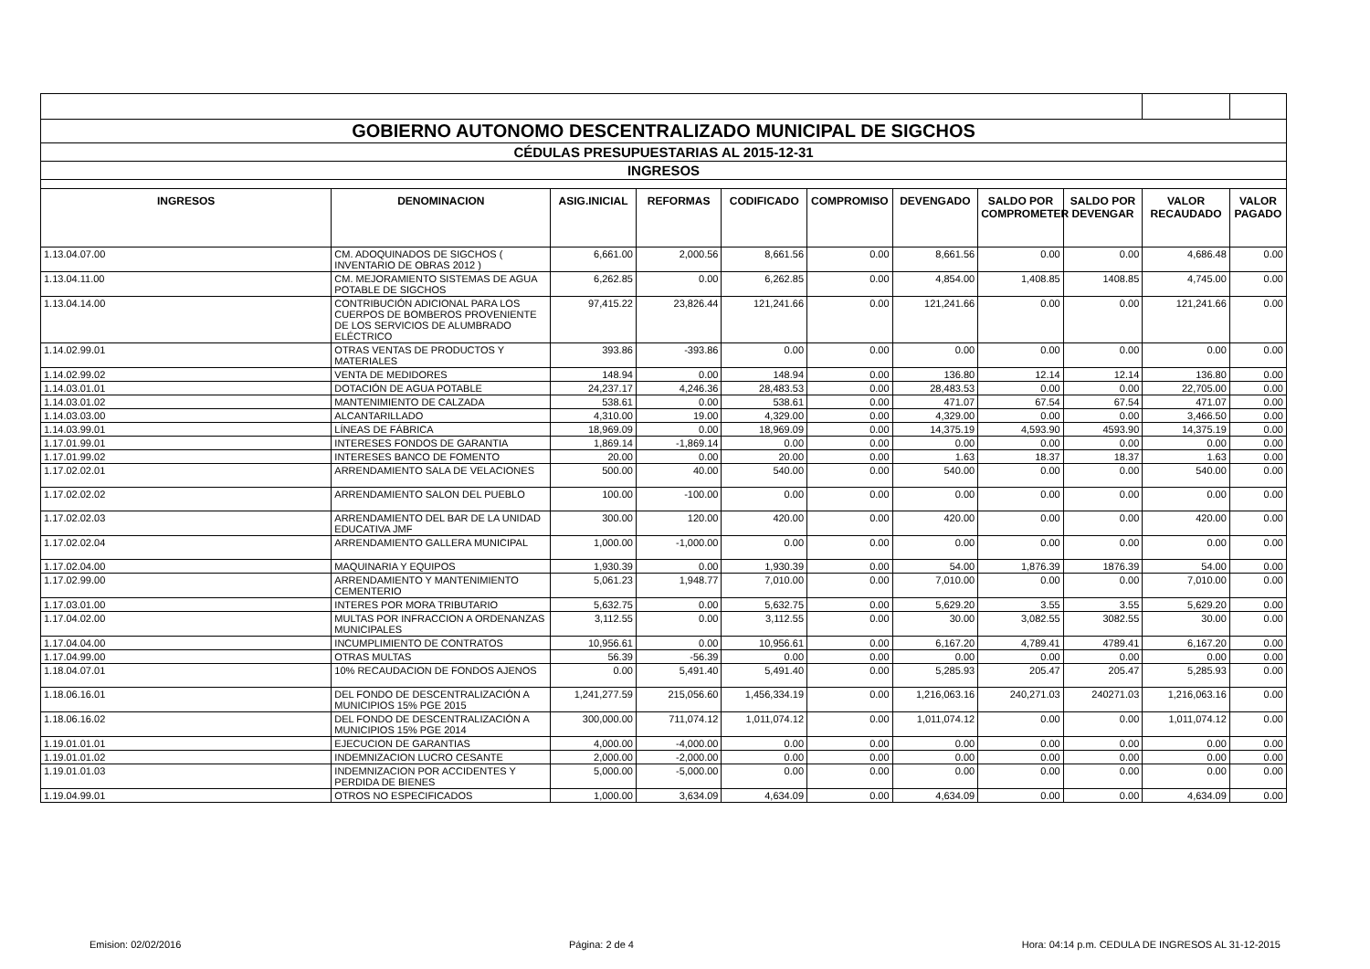| GOBIERNO AUTONOMO DESCENTRALIZADO MUNICIPAL DE SIGCHOS | | | | | | | | | | |
| CÉDULAS PRESUPUESTARIAS AL 2015-12-31 | | | | | | | | | | |
| INGRESOS | | | | | | | | | | |
| INGRESOS | DENOMINACION | ASIG.INICIAL | REFORMAS | CODIFICADO | COMPROMISO | DEVENGADO | SALDO POR COMPROMETER | SALDO POR DEVENGAR | VALOR RECAUDADO | VALOR PAGADO |
| 1.13.04.07.00 | CM. ADOQUINADOS DE SIGCHOS ( INVENTARIO DE OBRAS 2012 ) | 6,661.00 | 2,000.56 | 8,661.56 | 0.00 | 8,661.56 | 0.00 | 0.00 | 4,686.48 | 0.00 |
| 1.13.04.11.00 | CM. MEJORAMIENTO SISTEMAS DE AGUA POTABLE DE SIGCHOS | 6,262.85 | 0.00 | 6,262.85 | 0.00 | 4,854.00 | 1,408.85 | 1408.85 | 4,745.00 | 0.00 |
| 1.13.04.14.00 | CONTRIBUCIÓN ADICIONAL PARA LOS CUERPOS DE BOMBEROS PROVENIENTE DE LOS SERVICIOS DE ALUMBRADO ELÉCTRICO | 97,415.22 | 23,826.44 | 121,241.66 | 0.00 | 121,241.66 | 0.00 | 0.00 | 121,241.66 | 0.00 |
| 1.14.02.99.01 | OTRAS VENTAS DE PRODUCTOS Y MATERIALES | 393.86 | -393.86 | 0.00 | 0.00 | 0.00 | 0.00 | 0.00 | 0.00 | 0.00 |
| 1.14.02.99.02 | VENTA DE MEDIDORES | 148.94 | 0.00 | 148.94 | 0.00 | 136.80 | 12.14 | 12.14 | 136.80 | 0.00 |
| 1.14.03.01.01 | DOTACIÓN DE AGUA POTABLE | 24,237.17 | 4,246.36 | 28,483.53 | 0.00 | 28,483.53 | 0.00 | 0.00 | 22,705.00 | 0.00 |
| 1.14.03.01.02 | MANTENIMIENTO DE CALZADA | 538.61 | 0.00 | 538.61 | 0.00 | 471.07 | 67.54 | 67.54 | 471.07 | 0.00 |
| 1.14.03.03.00 | ALCANTARILLADO | 4,310.00 | 19.00 | 4,329.00 | 0.00 | 4,329.00 | 0.00 | 0.00 | 3,466.50 | 0.00 |
| 1.14.03.99.01 | LÍNEAS DE FÁBRICA | 18,969.09 | 0.00 | 18,969.09 | 0.00 | 14,375.19 | 4,593.90 | 4593.90 | 14,375.19 | 0.00 |
| 1.17.01.99.01 | INTERESES FONDOS DE GARANTIA | 1,869.14 | -1,869.14 | 0.00 | 0.00 | 0.00 | 0.00 | 0.00 | 0.00 | 0.00 |
| 1.17.01.99.02 | INTERESES BANCO DE FOMENTO | 20.00 | 0.00 | 20.00 | 0.00 | 1.63 | 18.37 | 18.37 | 1.63 | 0.00 |
| 1.17.02.02.01 | ARRENDAMIENTO SALA DE VELACIONES | 500.00 | 40.00 | 540.00 | 0.00 | 540.00 | 0.00 | 0.00 | 540.00 | 0.00 |
| 1.17.02.02.02 | ARRENDAMIENTO SALON DEL PUEBLO | 100.00 | -100.00 | 0.00 | 0.00 | 0.00 | 0.00 | 0.00 | 0.00 | 0.00 |
| 1.17.02.02.03 | ARRENDAMIENTO DEL BAR DE LA UNIDAD EDUCATIVA JMF | 300.00 | 120.00 | 420.00 | 0.00 | 420.00 | 0.00 | 0.00 | 420.00 | 0.00 |
| 1.17.02.02.04 | ARRENDAMIENTO GALLERA MUNICIPAL | 1,000.00 | -1,000.00 | 0.00 | 0.00 | 0.00 | 0.00 | 0.00 | 0.00 | 0.00 |
| 1.17.02.04.00 | MAQUINARIA Y EQUIPOS | 1,930.39 | 0.00 | 1,930.39 | 0.00 | 54.00 | 1,876.39 | 1876.39 | 54.00 | 0.00 |
| 1.17.02.99.00 | ARRENDAMIENTO Y MANTENIMIENTO CEMENTERIO | 5,061.23 | 1,948.77 | 7,010.00 | 0.00 | 7,010.00 | 0.00 | 0.00 | 7,010.00 | 0.00 |
| 1.17.03.01.00 | INTERES POR MORA TRIBUTARIO | 5,632.75 | 0.00 | 5,632.75 | 0.00 | 5,629.20 | 3.55 | 3.55 | 5,629.20 | 0.00 |
| 1.17.04.02.00 | MULTAS POR INFRACCION A ORDENANZAS MUNICIPALES | 3,112.55 | 0.00 | 3,112.55 | 0.00 | 30.00 | 3,082.55 | 3082.55 | 30.00 | 0.00 |
| 1.17.04.04.00 | INCUMPLIMIENTO DE CONTRATOS | 10,956.61 | 0.00 | 10,956.61 | 0.00 | 6,167.20 | 4,789.41 | 4789.41 | 6,167.20 | 0.00 |
| 1.17.04.99.00 | OTRAS MULTAS | 56.39 | -56.39 | 0.00 | 0.00 | 0.00 | 0.00 | 0.00 | 0.00 | 0.00 |
| 1.18.04.07.01 | 10% RECAUDACION DE FONDOS AJENOS | 0.00 | 5,491.40 | 5,491.40 | 0.00 | 5,285.93 | 205.47 | 205.47 | 5,285.93 | 0.00 |
| 1.18.06.16.01 | DEL FONDO DE DESCENTRALIZACIÓN A MUNICIPIOS 15% PGE 2015 | 1,241,277.59 | 215,056.60 | 1,456,334.19 | 0.00 | 1,216,063.16 | 240,271.03 | 240271.03 | 1,216,063.16 | 0.00 |
| 1.18.06.16.02 | DEL FONDO DE DESCENTRALIZACIÓN A MUNICIPIOS 15% PGE 2014 | 300,000.00 | 711,074.12 | 1,011,074.12 | 0.00 | 1,011,074.12 | 0.00 | 0.00 | 1,011,074.12 | 0.00 |
| 1.19.01.01.01 | EJECUCION DE GARANTIAS | 4,000.00 | -4,000.00 | 0.00 | 0.00 | 0.00 | 0.00 | 0.00 | 0.00 | 0.00 |
| 1.19.01.01.02 | INDEMNIZACION LUCRO CESANTE | 2,000.00 | -2,000.00 | 0.00 | 0.00 | 0.00 | 0.00 | 0.00 | 0.00 | 0.00 |
| 1.19.01.01.03 | INDEMNIZACION POR ACCIDENTES Y PERDIDA DE BIENES | 5,000.00 | -5,000.00 | 0.00 | 0.00 | 0.00 | 0.00 | 0.00 | 0.00 | 0.00 |
| 1.19.04.99.01 | OTROS NO ESPECIFICADOS | 1,000.00 | 3,634.09 | 4,634.09 | 0.00 | 4,634.09 | 0.00 | 0.00 | 4,634.09 | 0.00 |
Emision: 02/02/2016 Página: 2 de 4 Hora: 04:14 p.m. CEDULA DE INGRESOS AL 31-12-2015